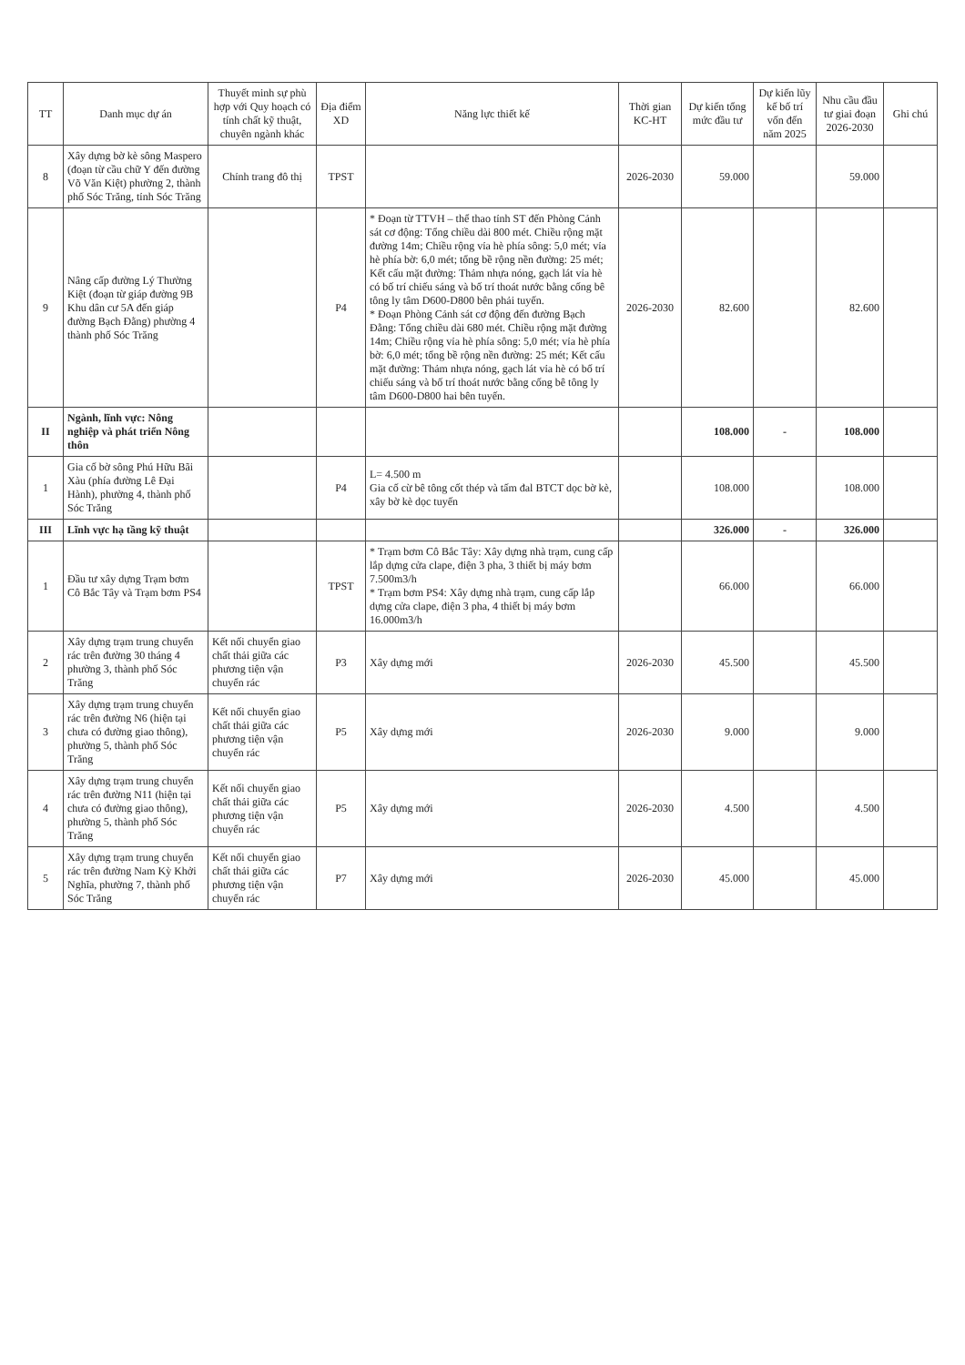| TT | Danh mục dự án | Thuyết minh sự phù hợp với Quy hoạch có tính chất kỹ thuật, chuyên ngành khác | Địa điểm XD | Năng lực thiết kế | Thời gian KC-HT | Dự kiến tổng mức đầu tư | Dự kiến lũy kế bố trí vốn đến năm 2025 | Nhu cầu đầu tư giai đoạn 2026-2030 | Ghi chú |
| --- | --- | --- | --- | --- | --- | --- | --- | --- | --- |
| 8 | Xây dựng bờ kè sông Maspero (đoạn từ cầu chữ Y đến đường Võ Văn Kiệt) phường 2, thành phố Sóc Trăng, tỉnh Sóc Trăng | Chỉnh trang đô thị | TPST | | 2026-2030 | 59.000 | | 59.000 | |
| 9 | Nâng cấp đường Lý Thường Kiệt (đoạn từ giáp đường 9B Khu dân cư 5A đến giáp đường Bạch Đằng) phường 4 thành phố Sóc Trăng | | P4 | * Đoạn từ TTVH – thể thao tỉnh ST đến Phòng Cảnh sát cơ động: Tổng chiều dài 800 mét. Chiều rộng mặt đường 14m; Chiều rộng vỉa hè phía sông: 5,0 mét; vỉa hè phía bờ: 6,0 mét; tổng bề rộng nền đường: 25 mét; Kết cấu mặt đường: Thảm nhựa nóng, gạch lát vỉa hè có bố trí chiếu sáng và bố trí thoát nước bằng cống bê tông ly tâm D600-D800 bên phải tuyến. * Đoạn Phòng Cảnh sát cơ động đến đường Bạch Đằng: Tổng chiều dài 680 mét. Chiều rộng mặt đường 14m; Chiều rộng vỉa hè phía sông: 5,0 mét; vỉa hè phía bờ: 6,0 mét; tổng bề rộng nền đường: 25 mét; Kết cấu mặt đường: Thảm nhựa nóng, gạch lát vỉa hè có bố trí chiếu sáng và bố trí thoát nước bằng cống bê tông ly tâm D600-D800 hai bên tuyến. | 2026-2030 | 82.600 | | 82.600 | |
| II | Ngành, lĩnh vực: Nông nghiệp và phát triển Nông thôn | | | | | 108.000 | - | 108.000 | |
| 1 | Gia cố bờ sông Phú Hữu Bãi Xàu (phía đường Lê Đại Hành), phường 4, thành phố Sóc Trăng | | P4 | L= 4.500 m Gia cố cừ bê tông cốt thép và tấm đal BTCT dọc bờ kè, xây bờ kè dọc tuyến | | 108.000 | | 108.000 | |
| III | Lĩnh vực hạ tầng kỹ thuật | | | | | 326.000 | - | 326.000 | |
| 1 | Đầu tư xây dựng Trạm bơm Cô Bắc Tây và Trạm bơm PS4 | | TPST | * Trạm bơm Cô Bắc Tây: Xây dựng nhà trạm, cung cấp lắp dựng cửa clape, điện 3 pha, 3 thiết bị máy bơm 7.500m3/h * Trạm bơm PS4: Xây dựng nhà trạm, cung cấp lắp dựng cửa clape, điện 3 pha, 4 thiết bị máy bơm 16.000m3/h | | 66.000 | | 66.000 | |
| 2 | Xây dựng trạm trung chuyển rác trên đường 30 tháng 4 phường 3, thành phố Sóc Trăng | Kết nối chuyển giao chất thải giữa các phương tiện vận chuyển rác | P3 | Xây dựng mới | 2026-2030 | 45.500 | | 45.500 | |
| 3 | Xây dựng trạm trung chuyển rác trên đường N6 (hiện tại chưa có đường giao thông), phường 5, thành phố Sóc Trăng | Kết nối chuyển giao chất thải giữa các phương tiện vận chuyển rác | P5 | Xây dựng mới | 2026-2030 | 9.000 | | 9.000 | |
| 4 | Xây dựng trạm trung chuyển rác trên đường N11 (hiện tại chưa có đường giao thông), phường 5, thành phố Sóc Trăng | Kết nối chuyển giao chất thải giữa các phương tiện vận chuyển rác | P5 | Xây dựng mới | 2026-2030 | 4.500 | | 4.500 | |
| 5 | Xây dựng trạm trung chuyển rác trên đường Nam Kỳ Khởi Nghĩa, phường 7, thành phố Sóc Trăng | Kết nối chuyển giao chất thải giữa các phương tiện vận chuyển rác | P7 | Xây dựng mới | 2026-2030 | 45.000 | | 45.000 | |